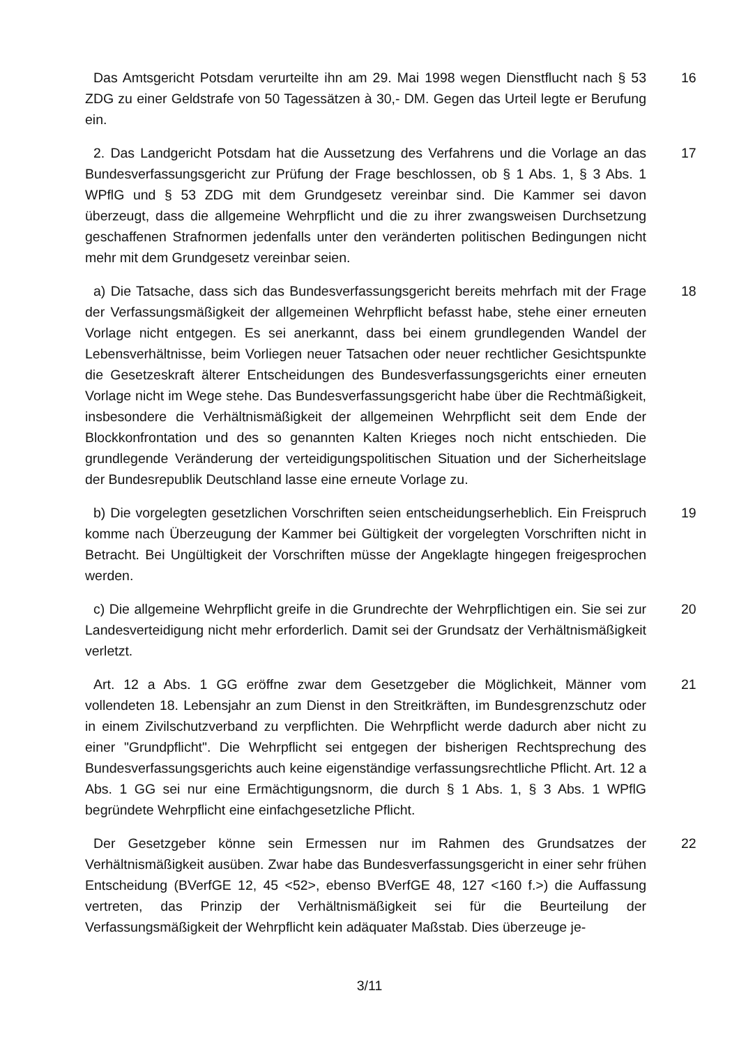Das Amtsgericht Potsdam verurteilte ihn am 29. Mai 1998 wegen Dienstflucht nach § 53 ZDG zu einer Geldstrafe von 50 Tagessätzen à 30,- DM. Gegen das Urteil legte er Berufung ein.
16
2. Das Landgericht Potsdam hat die Aussetzung des Verfahrens und die Vorlage an das Bundesverfassungsgericht zur Prüfung der Frage beschlossen, ob § 1 Abs. 1, § 3 Abs. 1 WPflG und § 53 ZDG mit dem Grundgesetz vereinbar sind. Die Kammer sei davon überzeugt, dass die allgemeine Wehrpflicht und die zu ihrer zwangsweisen Durchsetzung geschaffenen Strafnormen jedenfalls unter den veränderten politischen Bedingungen nicht mehr mit dem Grundgesetz vereinbar seien.
17
a) Die Tatsache, dass sich das Bundesverfassungsgericht bereits mehrfach mit der Frage der Verfassungsmäßigkeit der allgemeinen Wehrpflicht befasst habe, stehe einer erneuten Vorlage nicht entgegen. Es sei anerkannt, dass bei einem grundlegenden Wandel der Lebensverhältnisse, beim Vorliegen neuer Tatsachen oder neuer rechtlicher Gesichtspunkte die Gesetzeskraft älterer Entscheidungen des Bundesverfassungsgerichts einer erneuten Vorlage nicht im Wege stehe. Das Bundesverfassungsgericht habe über die Rechtmäßigkeit, insbesondere die Verhältnismäßigkeit der allgemeinen Wehrpflicht seit dem Ende der Blockkonfrontation und des so genannten Kalten Krieges noch nicht entschieden. Die grundlegende Veränderung der verteidigungspolitischen Situation und der Sicherheitslage der Bundesrepublik Deutschland lasse eine erneute Vorlage zu.
18
b) Die vorgelegten gesetzlichen Vorschriften seien entscheidungserheblich. Ein Freispruch komme nach Überzeugung der Kammer bei Gültigkeit der vorgelegten Vorschriften nicht in Betracht. Bei Ungültigkeit der Vorschriften müsse der Angeklagte hingegen freigesprochen werden.
19
c) Die allgemeine Wehrpflicht greife in die Grundrechte der Wehrpflichtigen ein. Sie sei zur Landesverteidigung nicht mehr erforderlich. Damit sei der Grundsatz der Verhältnismäßigkeit verletzt.
20
Art. 12 a Abs. 1 GG eröffne zwar dem Gesetzgeber die Möglichkeit, Männer vom vollendeten 18. Lebensjahr an zum Dienst in den Streitkräften, im Bundesgrenzschutz oder in einem Zivilschutzverband zu verpflichten. Die Wehrpflicht werde dadurch aber nicht zu einer "Grundpflicht". Die Wehrpflicht sei entgegen der bisherigen Rechtsprechung des Bundesverfassungsgerichts auch keine eigenständige verfassungsrechtliche Pflicht. Art. 12 a Abs. 1 GG sei nur eine Ermächtigungsnorm, die durch § 1 Abs. 1, § 3 Abs. 1 WPflG begründete Wehrpflicht eine einfachgesetzliche Pflicht.
21
Der Gesetzgeber könne sein Ermessen nur im Rahmen des Grundsatzes der Verhältnismäßigkeit ausüben. Zwar habe das Bundesverfassungsgericht in einer sehr frühen Entscheidung (BVerfGE 12, 45 <52>, ebenso BVerfGE 48, 127 <160 f.>) die Auffassung vertreten, das Prinzip der Verhältnismäßigkeit sei für die Beurteilung der Verfassungsmäßigkeit der Wehrpflicht kein adäquater Maßstab. Dies überzeuge je-
22
3/11